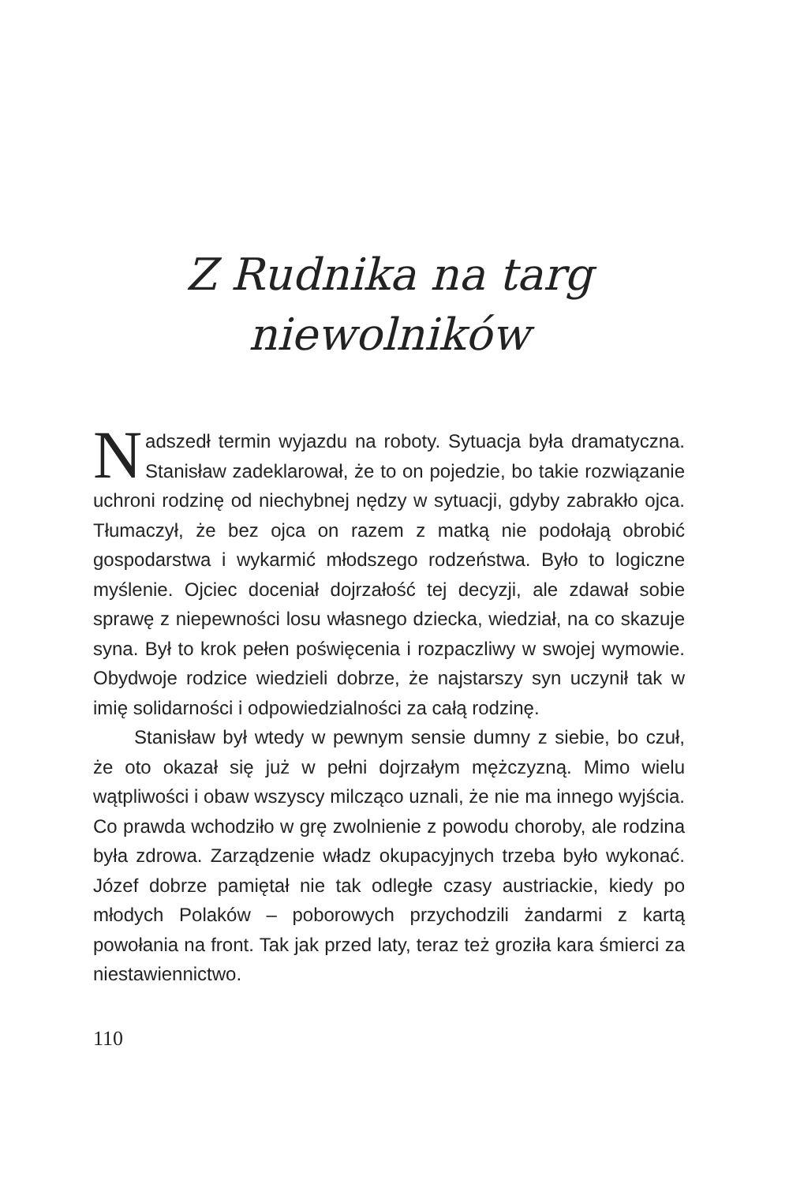Z Rudnika na targ
niewolników
Nadszedł termin wyjazdu na roboty. Sytuacja była dramatyczna. Stanisław zadeklarował, że to on pojedzie, bo takie rozwiązanie uchroni rodzinę od niechybnej nędzy w sytuacji, gdyby zabrakło ojca. Tłumaczył, że bez ojca on razem z matką nie podołają obrobić gospodarstwa i wykarmić młodszego rodzeństwa. Było to logiczne myślenie. Ojciec doceniał dojrzałość tej decyzji, ale zdawał sobie sprawę z niepewności losu własnego dziecka, wiedział, na co skazuje syna. Był to krok pełen poświęcenia i rozpaczliwy w swojej wymowie. Obydwoje rodzice wiedzieli dobrze, że najstarszy syn uczynił tak w imię solidarności i odpowiedzialności za całą rodzinę.
Stanisław był wtedy w pewnym sensie dumny z siebie, bo czuł, że oto okazał się już w pełni dojrzałym mężczyzną. Mimo wielu wątpliwości i obaw wszyscy milcząco uznali, że nie ma innego wyjścia. Co prawda wchodziło w grę zwolnienie z powodu choroby, ale rodzina była zdrowa. Zarządzenie władz okupacyjnych trzeba było wykonać. Józef dobrze pamiętał nie tak odległe czasy austriackie, kiedy po młodych Polaków – poborowych przychodzili żandarmi z kartą powołania na front. Tak jak przed laty, teraz też groziła kara śmierci za niestawiennictwo.
110